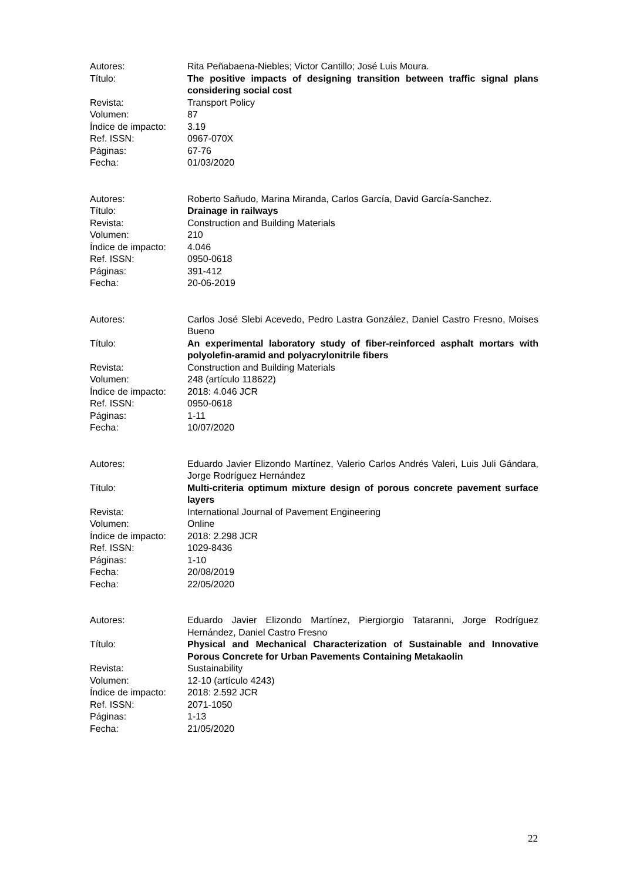Autores: Rita Peñabaena-Niebles; Victor Cantillo; José Luis Moura.
Título: The positive impacts of designing transition between traffic signal plans considering social cost
Revista: Transport Policy
Volumen: 87
Índice de impacto:
3.19
Ref. ISSN: 0967-070X
Páginas: 67-76
Fecha: 01/03/2020
Autores: Roberto Sañudo, Marina Miranda, Carlos García, David García-Sanchez.
Título: Drainage in railways
Revista: Construction and Building Materials
Volumen: 210
Índice de impacto:
4.046
Ref. ISSN: 0950-0618
Páginas: 391-412
Fecha: 20-06-2019
Autores: Carlos José Slebi Acevedo, Pedro Lastra González, Daniel Castro Fresno, Moises Bueno
Título: An experimental laboratory study of fiber-reinforced asphalt mortars with polyolefin-aramid and polyacrylonitrile fibers
Revista: Construction and Building Materials
Volumen: 248 (artículo 118622)
Índice de impacto:
2018: 4.046 JCR
Ref. ISSN: 0950-0618
Páginas: 1-11
Fecha: 10/07/2020
Autores: Eduardo Javier Elizondo Martínez, Valerio Carlos Andrés Valeri, Luis Juli Gándara, Jorge Rodríguez Hernández
Título: Multi-criteria optimum mixture design of porous concrete pavement surface layers
Revista: International Journal of Pavement Engineering
Volumen: Online
Índice de impacto:
2018: 2.298 JCR
Ref. ISSN: 1029-8436
Páginas: 1-10
Fecha: 20/08/2019
Fecha: 22/05/2020
Autores: Eduardo Javier Elizondo Martínez, Piergiorgio Tataranni, Jorge Rodríguez Hernández, Daniel Castro Fresno
Título: Physical and Mechanical Characterization of Sustainable and Innovative Porous Concrete for Urban Pavements Containing Metakaolin
Revista: Sustainability
Volumen: 12-10 (artículo 4243)
Índice de impacto:
2018: 2.592 JCR
Ref. ISSN: 2071-1050
Páginas: 1-13
Fecha: 21/05/2020
22